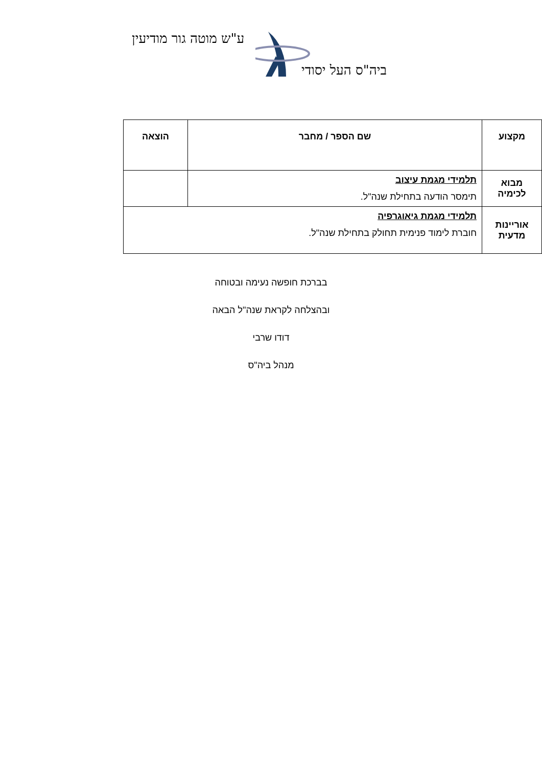ע"ש מוטה גור מודיעין
ביה"ס העל יסודי
| מקצוע | שם הספר / מחבר | הוצאה |
| --- | --- | --- |
| מבוא לכימיה | תלמידי מגמת עיצוב תימסר הודעה בתחילת שנה"ל. | |
| אוריינות מדעית | תלמידי מגמת גיאוגרפיה חוברת לימוד פנימית תחולק בתחילת שנה"ל. | |
בברכת חופשה נעימה ובטוחה
ובהצלחה לקראת שנה"ל הבאה
דודו שרבי
מנהל ביה"ס